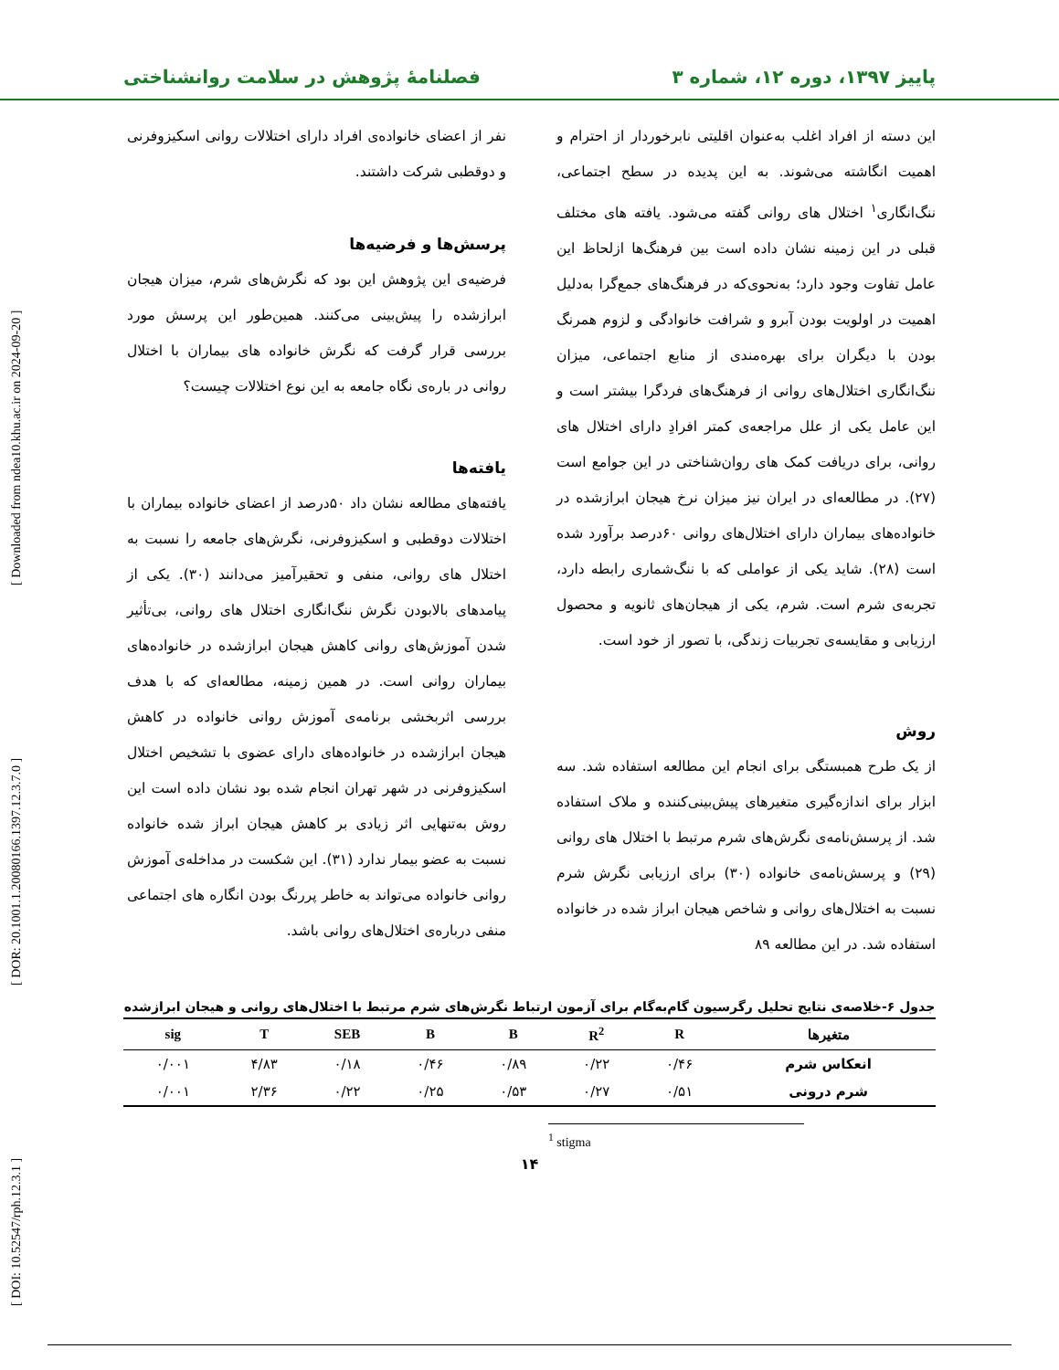[ DOI: 10.52547/rph.12.3.1 ] [ DOR: 20.1001.1.20080166.1397.12.3.7.0 ] [ Downloaded from ndea10.khu.ac.ir on 2024-09-20 ]
پاییز ۱۳۹۷، دوره ۱۲، شماره ۳ فصلنامۀ پژوهش در سلامت روانشناختی
این دسته از افراد اغلب به‌عنوان اقلیتی نابرخوردار از احترام و اهمیت انگاشته می‌شوند. به این پدیده در سطح اجتماعی، ننگ‌انگاری<sup>۱</sup> اختلال های روانی گفته می‌شود. یافته های مختلف قبلی در این زمینه نشان داده است بین فرهنگ‌ها ازلحاظ این عامل تفاوت وجود دارد؛ به‌نحوی‌که در فرهنگ‌های جمع‌گرا به‌دلیل اهمیت در اولویت بودن آبرو و شرافت خانوادگی و لزوم همرنگ بودن با دیگران برای بهره‌مندی از منابع اجتماعی، میزان ننگ‌انگاری اختلال‌های روانی از فرهنگ‌های فردگرا بیشتر است و این عامل یکی از علل مراجعه‌ی کمتر افرادِ دارای اختلال های روانی، برای دریافت کمک های روان‌شناختی در این جوامع است (۲۷). در مطالعه‌ای در ایران نیز میزان نرخ هیجان ابرازشده در خانواده‌های بیماران دارای اختلال‌های روانی ۶۰درصد برآورد شده است (۲۸). شاید یکی از عواملی که با ننگ‌شماری رابطه دارد، تجربه‌ی شرم است. شرم، یکی از هیجان‌های ثانویه و محصول ارزیابی و مقایسه‌ی تجربیات زندگی، با تصور از خود است.
روش
از یک طرح همبستگی برای انجام این مطالعه استفاده شد. سه ابزار برای اندازه‌گیری متغیرهای پیش‌بینی‌کننده و ملاک استفاده شد. از پرسش‌نامه‌ی نگرش‌های شرم مرتبط با اختلال های روانی (۲۹) و پرسش‌نامه‌ی خانواده (۳۰) برای ارزیابی نگرش شرم نسبت به اختلال‌های روانی و شاخص هیجان ابراز شده در خانواده استفاده شد. در این مطالعه ۸۹
نفر از اعضای خانواده‌ی افراد دارای اختلالات روانی اسکیزوفرنی و دوقطبی شرکت داشتند.
پرسش‌ها و فرضیه‌ها
فرضیه‌ی این پژوهش این بود که نگرش‌های شرم، میزان هیجان ابرازشده را پیش‌بینی می‌کنند. همین‌طور این پرسش مورد بررسی قرار گرفت که نگرش خانواده های بیماران با اختلال روانی در باره‌ی نگاه جامعه به این نوع اختلالات چیست؟
یافته‌ها
یافته‌های مطالعه نشان داد ۵۰درصد از اعضای خانواده بیماران با اختلالات دوقطبی و اسکیزوفرنی، نگرش‌های جامعه را نسبت به اختلال های روانی، منفی و تحقیرآمیز می‌دانند (۳۰). یکی از پیامدهای بالابودن نگرش ننگ‌انگاری اختلال های روانی، بی‌تأثیر شدن آموزش‌های روانی کاهش هیجان ابرازشده در خانواده‌های بیماران روانی است. در همین زمینه، مطالعه‌ای که با هدف بررسی اثربخشی برنامه‌ی آموزش روانی خانواده در کاهش هیجان ابرازشده در خانواده‌های دارای عضوی با تشخیص اختلال اسکیزوفرنی در شهر تهران انجام شده بود نشان داده است این روش به‌تنهایی اثر زیادی بر کاهش هیجان ابراز شده خانواده نسبت به عضو بیمار ندارد (۳۱). این شکست در مداخله‌ی آموزش روانی خانواده می‌تواند به خاطر پررنگ بودن انگاره های اجتماعی منفی درباره‌ی اختلال‌های روانی باشد.
جدول ۶-خلاصه‌ی نتایج تحلیل رگرسیون گام‌به‌گام برای آزمون ارتباط نگرش‌های شرم مرتبط با اختلال‌های روانی و هیجان ابرازشده
| متغیرها | R | R<sup>2</sup> | B | B | SEB | T | sig |
| --- | --- | --- | --- | --- | --- | --- | --- |
| انعکاس شرم | ۰/۴۶ | ۰/۲۲ | ۰/۸۹ | ۰/۴۶ | ۰/۱۸ | ۴/۸۳ | ۰/۰۰۱ |
| شرم درونی | ۰/۵۱ | ۰/۲۷ | ۰/۵۳ | ۰/۲۵ | ۰/۲۲ | ۲/۳۶ | ۰/۰۰۱ |
<sup>1</sup> stigma
۱۴